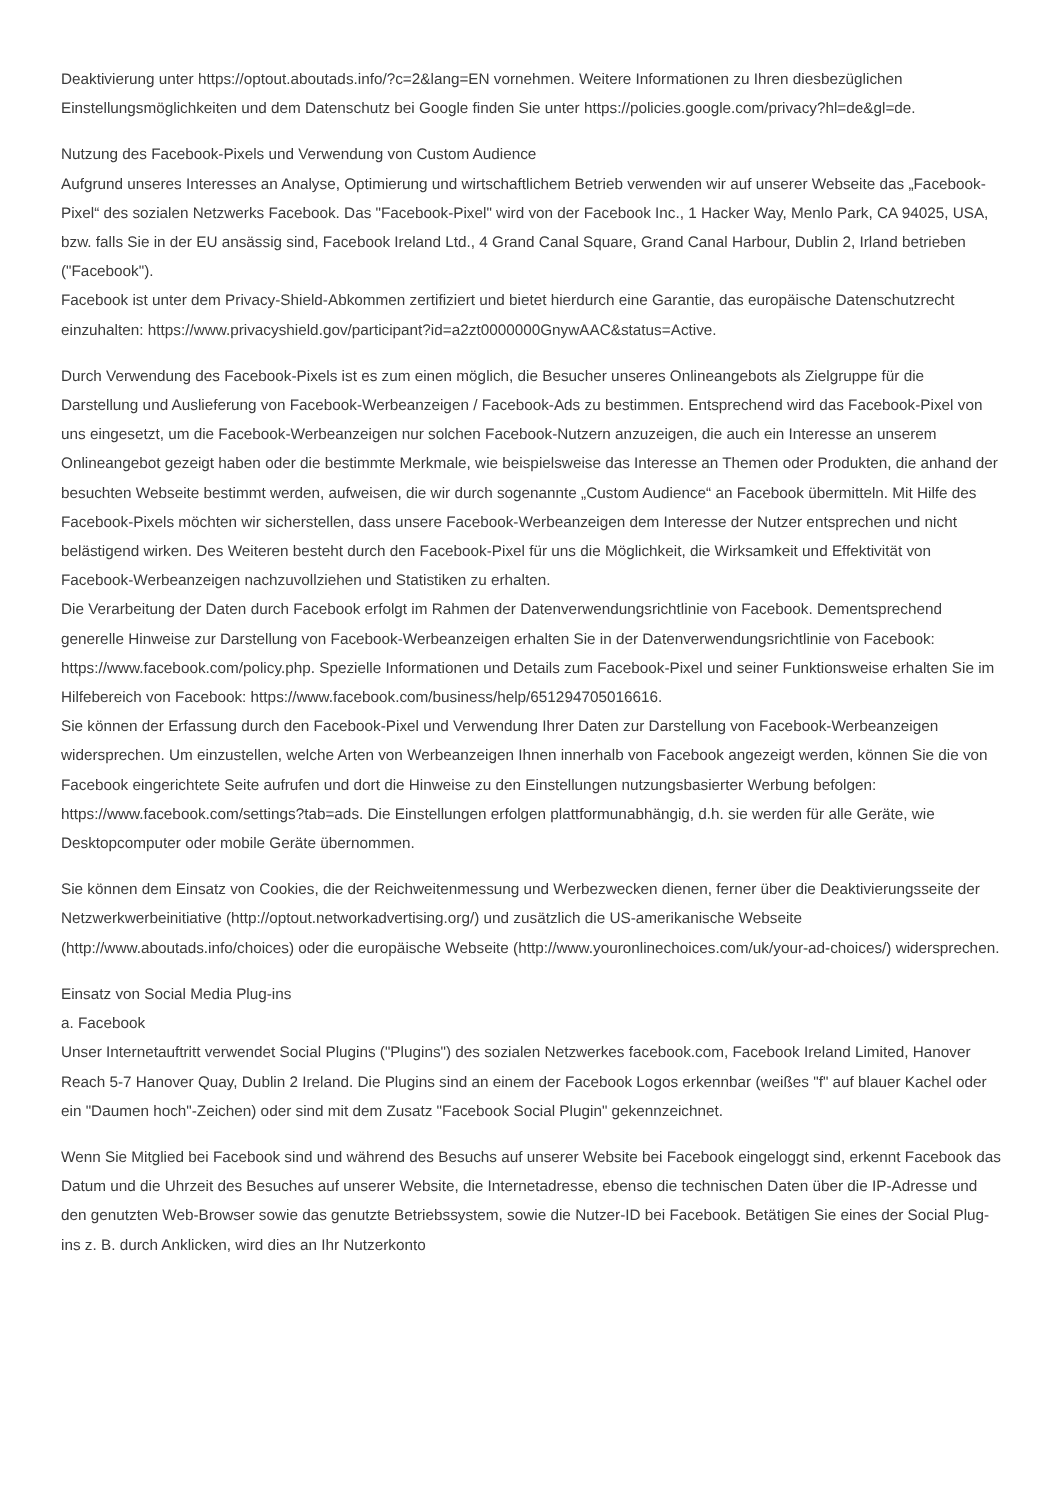Deaktivierung unter https://optout.aboutads.info/?c=2&lang=EN vornehmen. Weitere Informationen zu Ihren diesbezüglichen Einstellungsmöglichkeiten und dem Datenschutz bei Google finden Sie unter https://policies.google.com/privacy?hl=de&gl=de.
Nutzung des Facebook-Pixels und Verwendung von Custom Audience
Aufgrund unseres Interesses an Analyse, Optimierung und wirtschaftlichem Betrieb verwenden wir auf unserer Webseite das „Facebook-Pixel“ des sozialen Netzwerks Facebook. Das "Facebook-Pixel" wird von der Facebook Inc., 1 Hacker Way, Menlo Park, CA 94025, USA, bzw. falls Sie in der EU ansässig sind, Facebook Ireland Ltd., 4 Grand Canal Square, Grand Canal Harbour, Dublin 2, Irland betrieben ("Facebook").
Facebook ist unter dem Privacy-Shield-Abkommen zertifiziert und bietet hierdurch eine Garantie, das europäische Datenschutzrecht einzuhalten: https://www.privacyshield.gov/participant?id=a2zt0000000GnywAAC&status=Active.
Durch Verwendung des Facebook-Pixels ist es zum einen möglich, die Besucher unseres Onlineangebots als Zielgruppe für die Darstellung und Auslieferung von Facebook-Werbeanzeigen / Facebook-Ads zu bestimmen. Entsprechend wird das Facebook-Pixel von uns eingesetzt, um die Facebook-Werbeanzeigen nur solchen Facebook-Nutzern anzuzeigen, die auch ein Interesse an unserem Onlineangebot gezeigt haben oder die bestimmte Merkmale, wie beispielsweise das Interesse an Themen oder Produkten, die anhand der besuchten Webseite bestimmt werden, aufweisen, die wir durch sogenannte „Custom Audience“ an Facebook übermitteln. Mit Hilfe des Facebook-Pixels möchten wir sicherstellen, dass unsere Facebook-Werbeanzeigen dem Interesse der Nutzer entsprechen und nicht belästigend wirken. Des Weiteren besteht durch den Facebook-Pixel für uns die Möglichkeit, die Wirksamkeit und Effektivität von Facebook-Werbeanzeigen nachzuvollziehen und Statistiken zu erhalten.
Die Verarbeitung der Daten durch Facebook erfolgt im Rahmen der Datenverwendungsrichtlinie von Facebook. Dementsprechend generelle Hinweise zur Darstellung von Facebook-Werbeanzeigen erhalten Sie in der Datenverwendungsrichtlinie von Facebook: https://www.facebook.com/policy.php. Spezielle Informationen und Details zum Facebook-Pixel und seiner Funktionsweise erhalten Sie im Hilfebereich von Facebook: https://www.facebook.com/business/help/651294705016616.
Sie können der Erfassung durch den Facebook-Pixel und Verwendung Ihrer Daten zur Darstellung von Facebook-Werbeanzeigen widersprechen. Um einzustellen, welche Arten von Werbeanzeigen Ihnen innerhalb von Facebook angezeigt werden, können Sie die von Facebook eingerichtete Seite aufrufen und dort die Hinweise zu den Einstellungen nutzungsbasierter Werbung befolgen: https://www.facebook.com/settings?tab=ads. Die Einstellungen erfolgen plattformunabhängig, d.h. sie werden für alle Geräte, wie Desktopcomputer oder mobile Geräte übernommen.
Sie können dem Einsatz von Cookies, die der Reichweitenmessung und Werbezwecken dienen, ferner über die Deaktivierungsseite der Netzwerkwerbeinitiative (http://optout.networkadvertising.org/) und zusätzlich die US-amerikanische Webseite (http://www.aboutads.info/choices) oder die europäische Webseite (http://www.youronlinechoices.com/uk/your-ad-choices/) widersprechen.
Einsatz von Social Media Plug-ins
a. Facebook
Unser Internetauftritt verwendet Social Plugins ("Plugins") des sozialen Netzwerkes facebook.com, Facebook Ireland Limited, Hanover Reach 5-7 Hanover Quay, Dublin 2 Ireland. Die Plugins sind an einem der Facebook Logos erkennbar (weißes "f" auf blauer Kachel oder ein "Daumen hoch"-Zeichen) oder sind mit dem Zusatz "Facebook Social Plugin" gekennzeichnet.
Wenn Sie Mitglied bei Facebook sind und während des Besuchs auf unserer Website bei Facebook eingeloggt sind, erkennt Facebook das Datum und die Uhrzeit des Besuches auf unserer Website, die Internetadresse, ebenso die technischen Daten über die IP-Adresse und den genutzten Web-Browser sowie das genutzte Betriebssystem, sowie die Nutzer-ID bei Facebook. Betätigen Sie eines der Social Plug-ins z. B. durch Anklicken, wird dies an Ihr Nutzerkonto